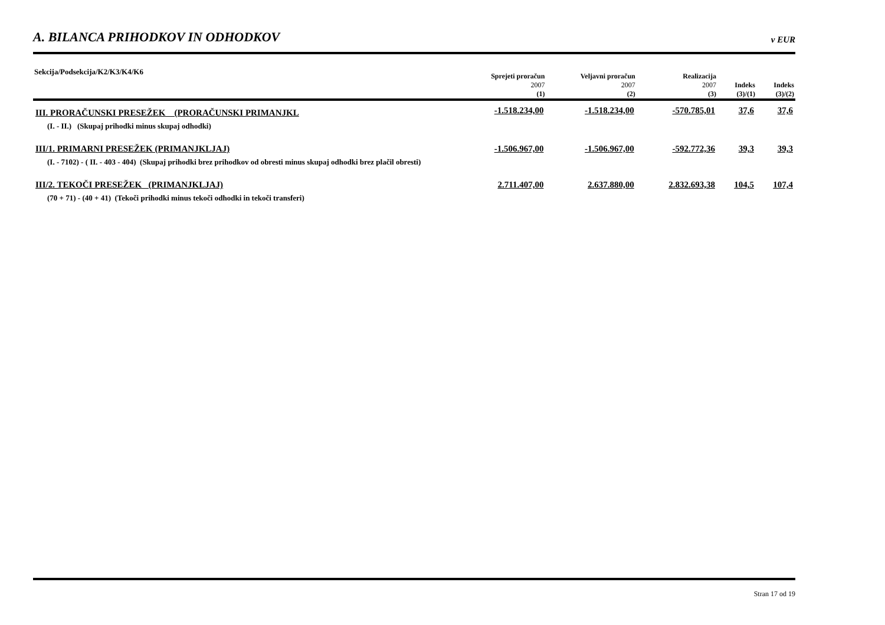A. BILANCA PRIHODKOV IN ODHODKOV v EUR
| Sekcija/Podsekcija/K2/K3/K4/K6 | Sprejeti proračun 2007 | Veljavni proračun 2007 | Realizacija 2007 | Indeks | Indeks |
| --- | --- | --- | --- | --- | --- |
| | (1) | (2) | (3) | (3)/(1) | (3)/(2) |
| III. PRORAČUNSKI PRESEŽEK (PRORAČUNSKI PRIMANJKL | -1.518.234,00 | -1.518.234,00 | -570.785,01 | 37,6 | 37,6 |
| (I. - II.) (Skupaj prihodki minus skupaj odhodki) | | | | | |
| III/1. PRIMARNI PRESEŽEK (PRIMANJKLJAJ) | -1.506.967,00 | -1.506.967,00 | -592.772,36 | 39,3 | 39,3 |
| (I. - 7102) - ( II. - 403 - 404) (Skupaj prihodki brez prihodkov od obresti minus skupaj odhodki brez plačil obresti) | | | | | |
| III/2. TEKOČI PRESEŽEK (PRIMANJKLJAJ) | 2.711.407,00 | 2.637.880,00 | 2.832.693,38 | 104,5 | 107,4 |
| (70 + 71) - (40 + 41) (Tekoči prihodki minus tekoči odhodki in tekoči transferi) | | | | | |
Stran 17 od 19